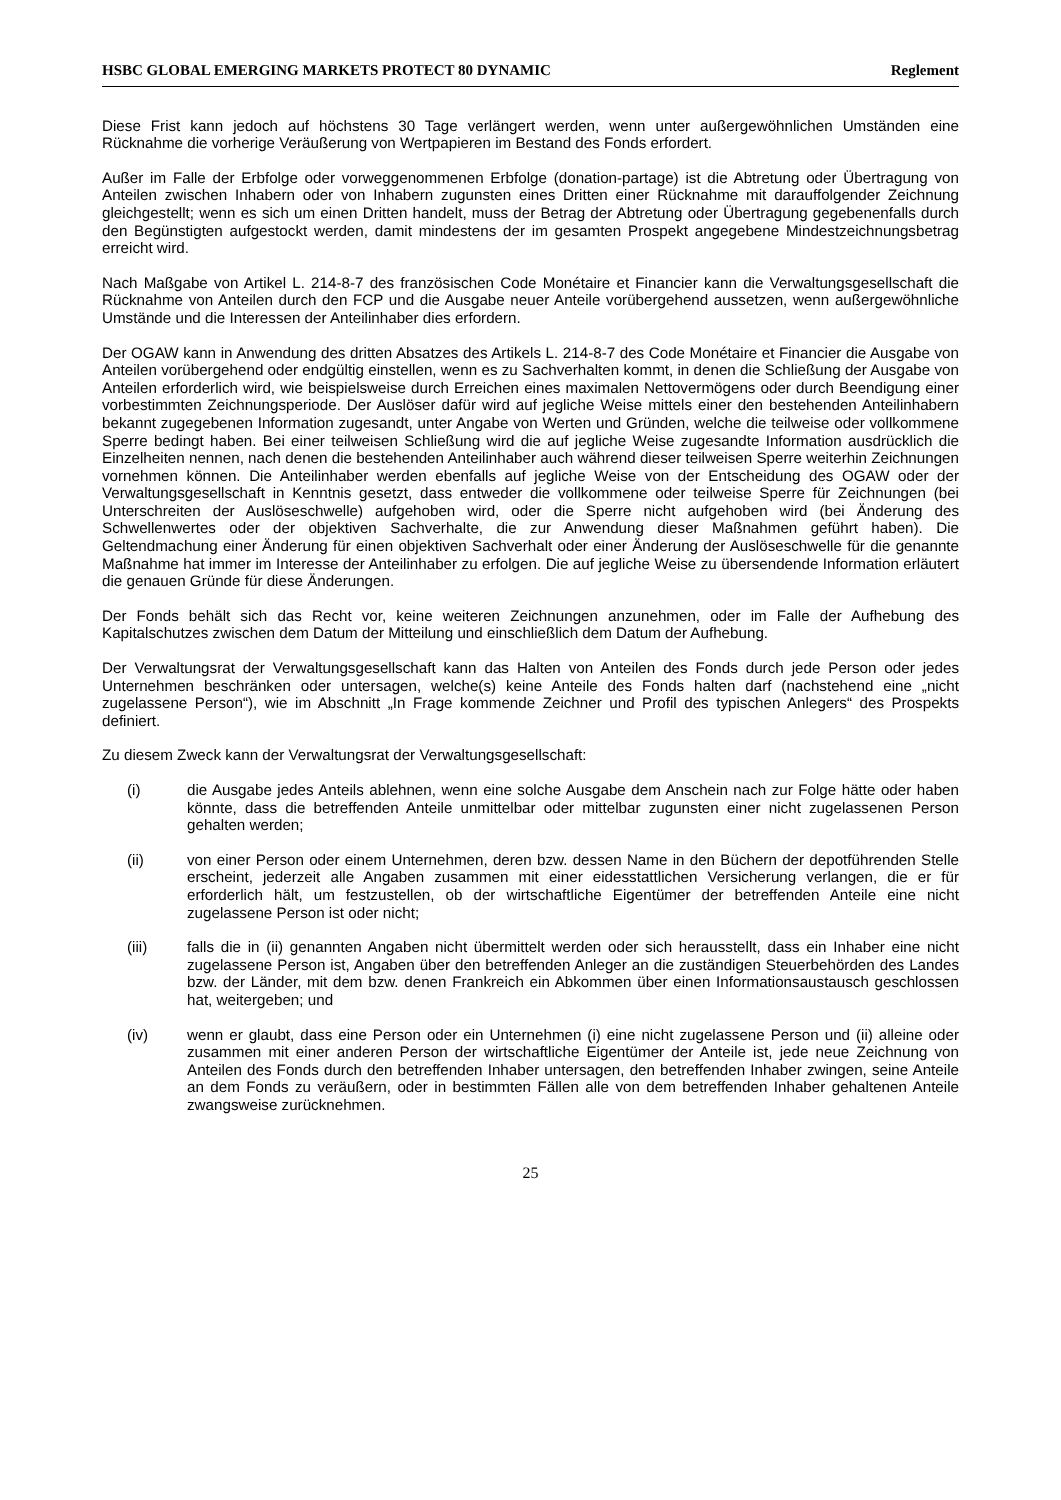HSBC GLOBAL EMERGING MARKETS PROTECT 80 DYNAMIC Reglement
Diese Frist kann jedoch auf höchstens 30 Tage verlängert werden, wenn unter außergewöhnlichen Umständen eine Rücknahme die vorherige Veräußerung von Wertpapieren im Bestand des Fonds erfordert.
Außer im Falle der Erbfolge oder vorweggenommenen Erbfolge (donation-partage) ist die Abtretung oder Übertragung von Anteilen zwischen Inhabern oder von Inhabern zugunsten eines Dritten einer Rücknahme mit darauffolgender Zeichnung gleichgestellt; wenn es sich um einen Dritten handelt, muss der Betrag der Abtretung oder Übertragung gegebenenfalls durch den Begünstigten aufgestockt werden, damit mindestens der im gesamten Prospekt angegebene Mindestzeichnungsbetrag erreicht wird.
Nach Maßgabe von Artikel L. 214-8-7 des französischen Code Monétaire et Financier kann die Verwaltungsgesellschaft die Rücknahme von Anteilen durch den FCP und die Ausgabe neuer Anteile vorübergehend aussetzen, wenn außergewöhnliche Umstände und die Interessen der Anteilinhaber dies erfordern.
Der OGAW kann in Anwendung des dritten Absatzes des Artikels L. 214-8-7 des Code Monétaire et Financier die Ausgabe von Anteilen vorübergehend oder endgültig einstellen, wenn es zu Sachverhalten kommt, in denen die Schließung der Ausgabe von Anteilen erforderlich wird, wie beispielsweise durch Erreichen eines maximalen Nettovermögens oder durch Beendigung einer vorbestimmten Zeichnungsperiode. Der Auslöser dafür wird auf jegliche Weise mittels einer den bestehenden Anteilinhabern bekannt zugegebenen Information zugesandt, unter Angabe von Werten und Gründen, welche die teilweise oder vollkommene Sperre bedingt haben. Bei einer teilweisen Schließung wird die auf jegliche Weise zugesandte Information ausdrücklich die Einzelheiten nennen, nach denen die bestehenden Anteilinhaber auch während dieser teilweisen Sperre weiterhin Zeichnungen vornehmen können. Die Anteilinhaber werden ebenfalls auf jegliche Weise von der Entscheidung des OGAW oder der Verwaltungsgesellschaft in Kenntnis gesetzt, dass entweder die vollkommene oder teilweise Sperre für Zeichnungen (bei Unterschreiten der Auslöseschwelle) aufgehoben wird, oder die Sperre nicht aufgehoben wird (bei Änderung des Schwellenwertes oder der objektiven Sachverhalte, die zur Anwendung dieser Maßnahmen geführt haben). Die Geltendmachung einer Änderung für einen objektiven Sachverhalt oder einer Änderung der Auslöseschwelle für die genannte Maßnahme hat immer im Interesse der Anteilinhaber zu erfolgen. Die auf jegliche Weise zu übersendende Information erläutert die genauen Gründe für diese Änderungen.
Der Fonds behält sich das Recht vor, keine weiteren Zeichnungen anzunehmen, oder im Falle der Aufhebung des Kapitalschutzes zwischen dem Datum der Mitteilung und einschließlich dem Datum der Aufhebung.
Der Verwaltungsrat der Verwaltungsgesellschaft kann das Halten von Anteilen des Fonds durch jede Person oder jedes Unternehmen beschränken oder untersagen, welche(s) keine Anteile des Fonds halten darf (nachstehend eine „nicht zugelassene Person“), wie im Abschnitt „In Frage kommende Zeichner und Profil des typischen Anlegers“ des Prospekts definiert.
Zu diesem Zweck kann der Verwaltungsrat der Verwaltungsgesellschaft:
(i) die Ausgabe jedes Anteils ablehnen, wenn eine solche Ausgabe dem Anschein nach zur Folge hätte oder haben könnte, dass die betreffenden Anteile unmittelbar oder mittelbar zugunsten einer nicht zugelassenen Person gehalten werden;
(ii) von einer Person oder einem Unternehmen, deren bzw. dessen Name in den Büchern der depotführenden Stelle erscheint, jederzeit alle Angaben zusammen mit einer eidesstattlichen Versicherung verlangen, die er für erforderlich hält, um festzustellen, ob der wirtschaftliche Eigentümer der betreffenden Anteile eine nicht zugelassene Person ist oder nicht;
(iii) falls die in (ii) genannten Angaben nicht übermittelt werden oder sich herausstellt, dass ein Inhaber eine nicht zugelassene Person ist, Angaben über den betreffenden Anleger an die zuständigen Steuerbehörden des Landes bzw. der Länder, mit dem bzw. denen Frankreich ein Abkommen über einen Informationsaustausch geschlossen hat, weitergeben; und
(iv) wenn er glaubt, dass eine Person oder ein Unternehmen (i) eine nicht zugelassene Person und (ii) alleine oder zusammen mit einer anderen Person der wirtschaftliche Eigentümer der Anteile ist, jede neue Zeichnung von Anteilen des Fonds durch den betreffenden Inhaber untersagen, den betreffenden Inhaber zwingen, seine Anteile an dem Fonds zu veräußern, oder in bestimmten Fällen alle von dem betreffenden Inhaber gehaltenen Anteile zwangsweise zurücknehmen.
25